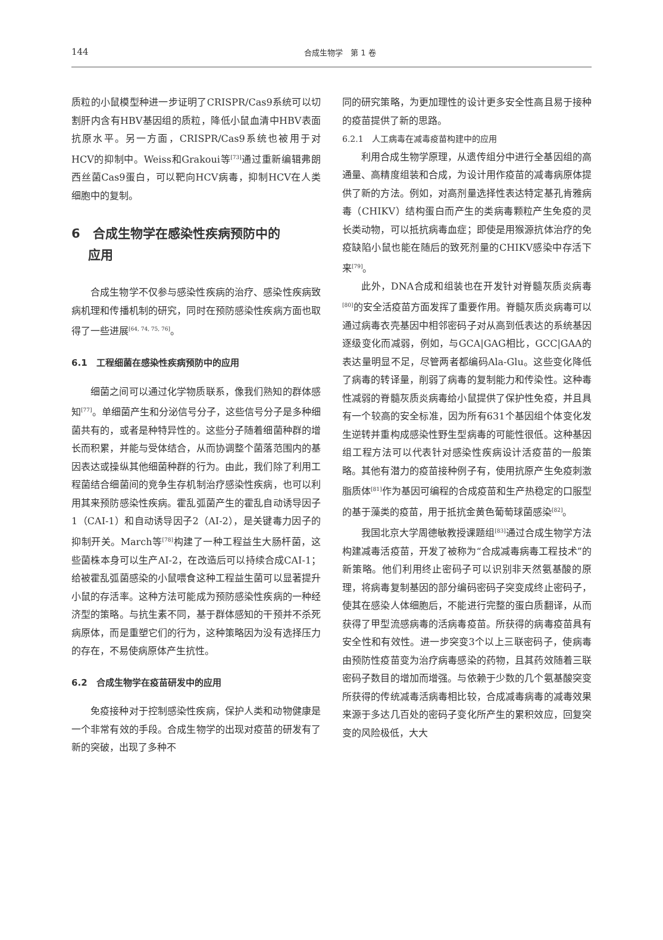144
合成生物学　第 1 卷
质粒的小鼠模型种进一步证明了CRISPR/Cas9系统可以切割肝内含有HBV基因组的质粒，降低小鼠血清中HBV表面抗原水平。另一方面，CRISPR/Cas9系统也被用于对HCV的抑制中。Weiss和Grakoui等<sup>[73]</sup>通过重新编辑弗朗西丝菌Cas9蛋白，可以靶向HCV病毒，抑制HCV在人类细胞中的复制。
6　合成生物学在感染性疾病预防中的
　 应用
合成生物学不仅参与感染性疾病的治疗、感染性疾病致病机理和传播机制的研究，同时在预防感染性疾病方面也取得了一些进展<sup>[64, 74, 75, 76]</sup>。
6.1　工程细菌在感染性疾病预防中的应用
细菌之间可以通过化学物质联系，像我们熟知的群体感知<sup>[77]</sup>。单细菌产生和分泌信号分子，这些信号分子是多种细菌共有的，或者是种特异性的。这些分子随着细菌种群的增长而积累，并能与受体结合，从而协调整个菌落范围内的基因表达或操纵其他细菌种群的行为。由此，我们除了利用工程菌结合细菌间的竞争生存机制治疗感染性疾病，也可以利用其来预防感染性疾病。霍乱弧菌产生的霍乱自动诱导因子1（CAI-1）和自动诱导因子2（AI-2），是关键毒力因子的抑制开关。March等<sup>[78]</sup>构建了一种工程益生大肠杆菌，这些菌株本身可以生产AI-2，在改造后可以持续合成CAI-1；给被霍乱弧菌感染的小鼠喂食这种工程益生菌可以显著提升小鼠的存活率。这种方法可能成为预防感染性疾病的一种经济型的策略。与抗生素不同，基于群体感知的干预并不杀死病原体，而是重塑它们的行为，这种策略因为没有选择压力的存在，不易使病原体产生抗性。
6.2　合成生物学在疫苗研发中的应用
免疫接种对于控制感染性疾病，保护人类和动物健康是一个非常有效的手段。合成生物学的出现对疫苗的研发有了新的突破，出现了多种不
同的研究策略，为更加理性的设计更多安全性高且易于接种的疫苗提供了新的思路。
6.2.1　人工病毒在减毒疫苗构建中的应用
利用合成生物学原理，从遗传组分中进行全基因组的高通量、高精度组装和合成，为设计用作疫苗的减毒病原体提供了新的方法。例如，对高剂量选择性表达特定基孔肯雅病毒（CHIKV）结构蛋白而产生的类病毒颗粒产生免疫的灵长类动物，可以抵抗病毒血症；即使是用猴源抗体治疗的免疫缺陷小鼠也能在随后的致死剂量的CHIKV感染中存活下来<sup>[79]</sup>。
此外，DNA合成和组装也在开发针对脊髓灰质炎病毒<sup>[80]</sup>的安全活疫苗方面发挥了重要作用。脊髓灰质炎病毒可以通过病毒衣壳基因中相邻密码子对从高到低表达的系统基因逐级变化而减弱，例如，与GCA|GAG相比，GCC|GAA的表达量明显不足，尽管两者都编码Ala-Glu。这些变化降低了病毒的转译量，削弱了病毒的复制能力和传染性。这种毒性减弱的脊髓灰质炎病毒给小鼠提供了保护性免疫，并且具有一个较高的安全标准，因为所有631个基因组个体变化发生逆转并重构成感染性野生型病毒的可能性很低。这种基因组工程方法可以代表针对感染性疾病设计活疫苗的一般策略。其他有潜力的疫苗接种例子有，使用抗原产生免疫刺激脂质体<sup>[81]</sup>作为基因可编程的合成疫苗和生产热稳定的口服型的基于藻类的疫苗，用于抵抗金黄色葡萄球菌感染<sup>[82]</sup>。
我国北京大学周德敏教授课题组<sup>[83]</sup>通过合成生物学方法构建减毒活疫苗，开发了被称为“合成减毒病毒工程技术”的新策略。他们利用终止密码子可以识别非天然氨基酸的原理，将病毒复制基因的部分编码密码子突变成终止密码子，使其在感染人体细胞后，不能进行完整的蛋白质翻译，从而获得了甲型流感病毒的活病毒疫苗。所获得的病毒疫苗具有安全性和有效性。进一步突变3个以上三联密码子，使病毒由预防性疫苗变为治疗病毒感染的药物，且其药效随着三联密码子数目的增加而增强。与依赖于少数的几个氨基酸突变所获得的传统减毒活病毒相比较，合成减毒病毒的减毒效果来源于多达几百处的密码子变化所产生的累积效应，回复突变的风险极低，大大